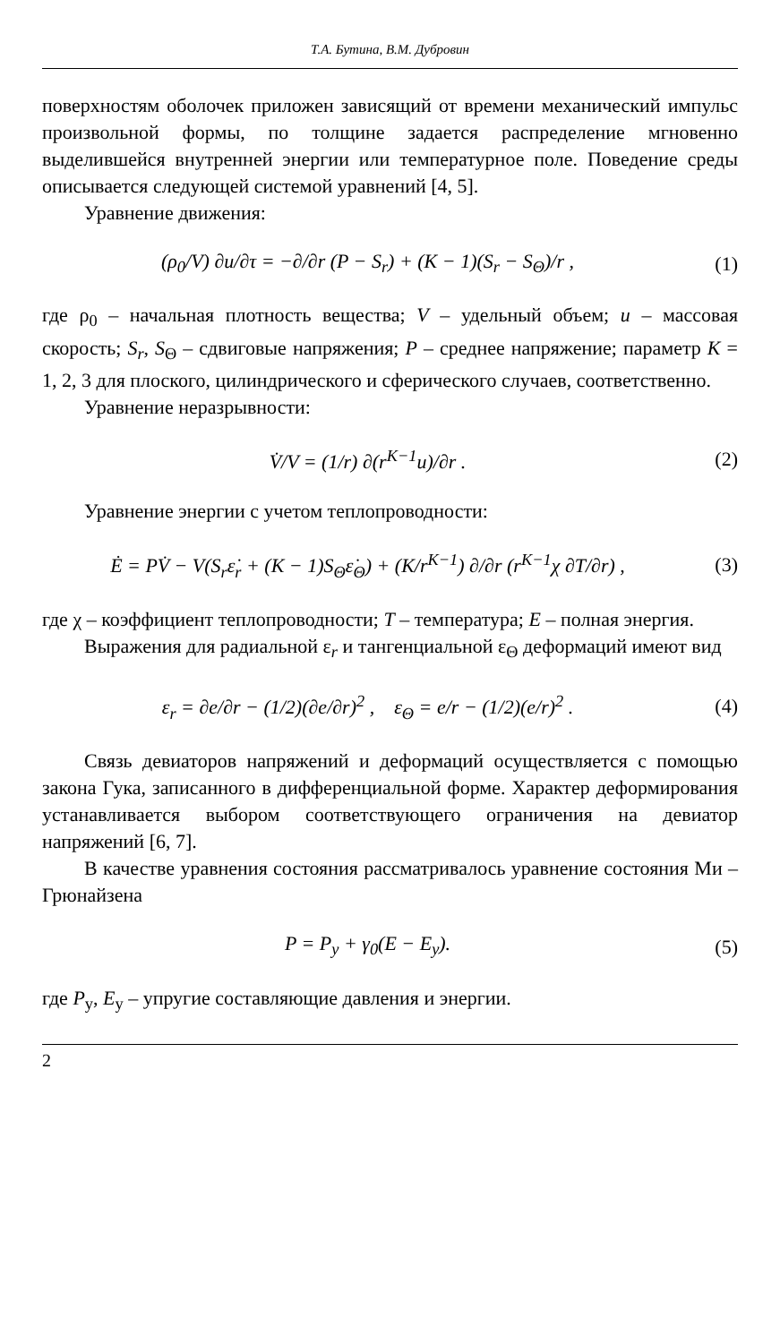Т.А. Бутина, В.М. Дубровин
поверхностям оболочек приложен зависящий от времени механический импульс произвольной формы, по толщине задается распределение мгновенно выделившейся внутренней энергии или температурное поле. Поведение среды описывается следующей системой уравнений [4, 5].
Уравнение движения:
(ρ<sub>0</sub>/V) ∂u/∂τ = −∂/∂r (P − S<sub>r</sub>) + (K − 1)(S<sub>r</sub> − S<sub>Θ</sub>)/r ,
(1)
где ρ<sub>0</sub> – начальная плотность вещества; V – удельный объем; u – массовая скорость; S<sub>r</sub>, S<sub>Θ</sub> – сдвиговые напряжения; P – среднее напряжение; параметр K = 1, 2, 3 для плоского, цилиндрического и сферического случаев, соответственно.
Уравнение неразрывности:
V̇/V = (1/r) ∂(r<sup>K−1</sup>u)/∂r . (2)
Уравнение энергии с учетом теплопроводности:
Ė = PV̇ − V(S<sub>r</sub>ε̇<sub>r</sub> + (K − 1)S<sub>Θ</sub>ε̇<sub>Θ</sub>) + (K/r<sup>K−1</sup>) ∂/∂r (r<sup>K−1</sup>χ ∂T/∂r) ,
(3)
где χ – коэффициент теплопроводности; T – температура; E – полная энергия.
Выражения для радиальной ε<sub>r</sub> и тангенциальной ε<sub>Θ</sub> деформаций имеют вид
ε<sub>r</sub> = ∂e/∂r − (1/2)(∂e/∂r)<sup>2</sup> , ε<sub>Θ</sub> = e/r − (1/2)(e/r)<sup>2</sup> .
(4)
Связь девиаторов напряжений и деформаций осуществляется с помощью закона Гука, записанного в дифференциальной форме. Характер деформирования устанавливается выбором соответствующего ограничения на девиатор напряжений [6, 7].
В качестве уравнения состояния рассматривалось уравнение состояния Ми – Грюнайзена
P = P<sub>у</sub> + γ<sub>0</sub>(E − E<sub>у</sub>). (5)
где P<sub>у</sub>, E<sub>у</sub> – упругие составляющие давления и энергии.
2